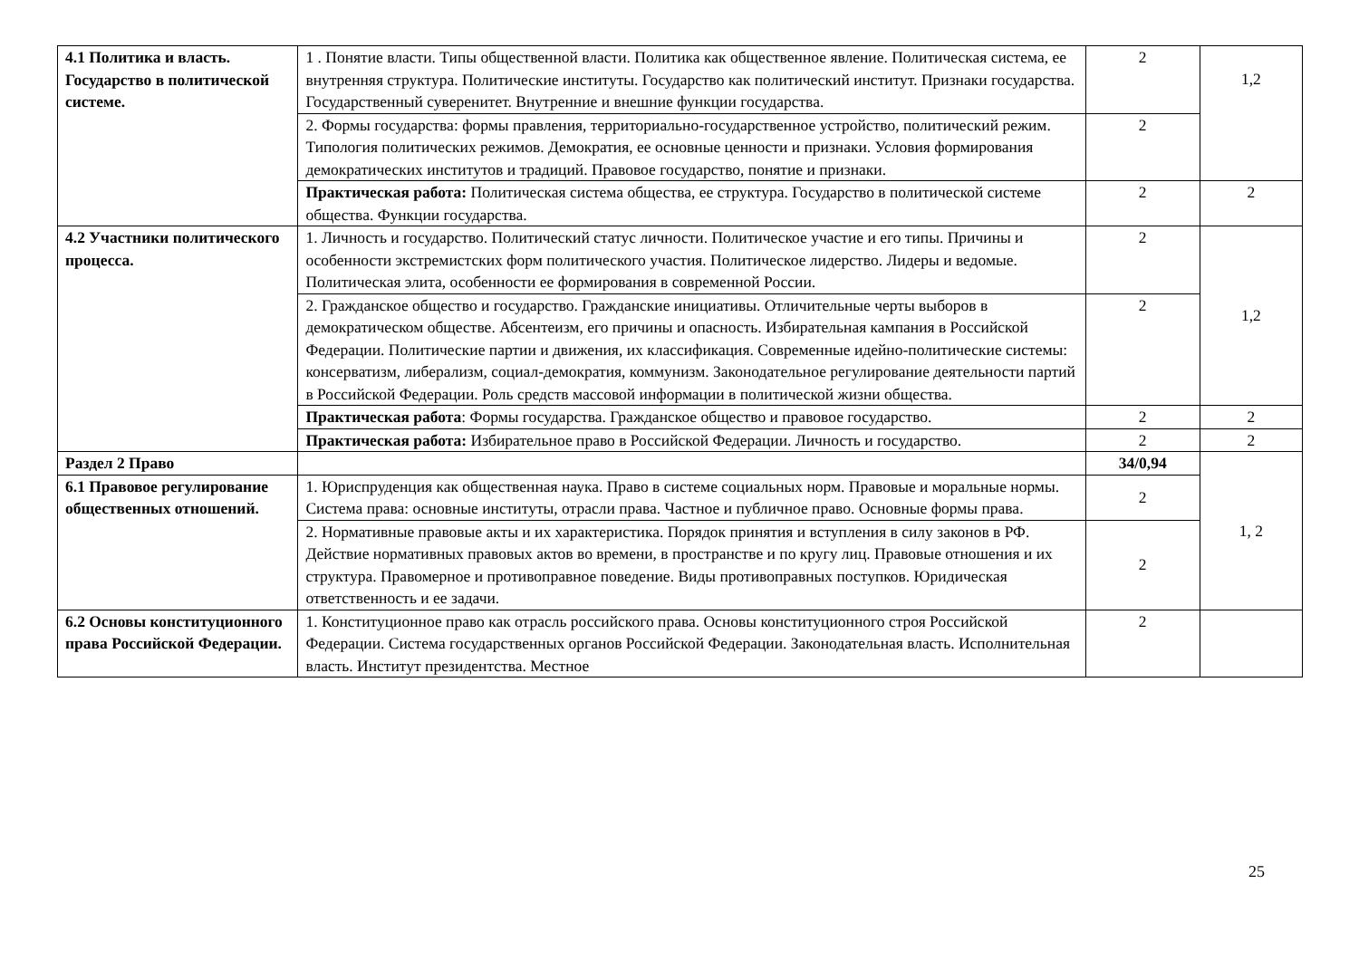| 4.1 Политика и власть. Государство в политической системе. | 1 . Понятие власти. Типы общественной власти. Политика как общественное явление. Политическая система, ее внутренняя структура. Политические институты. Государство как политический институт. Признаки государства. Государственный суверенитет. Внутренние и внешние функции государства. | 2 | 1,2 |
| | 2. Формы государства: формы правления, территориально-государственное устройство, политический режим. Типология политических режимов. Демократия, ее основные ценности и признаки. Условия формирования демократических институтов и традиций. Правовое государство, понятие и признаки. | 2 | |
| | Практическая работа: Политическая система общества, ее структура. Государство в политической системе общества. Функции государства. | 2 | 2 |
| 4.2 Участники политического процесса. | 1. Личность и государство. Политический статус личности. Политическое участие и его типы. Причины и особенности экстремистских форм политического участия. Политическое лидерство. Лидеры и ведомые. Политическая элита, особенности ее формирования в современной России. | 2 | 1,2 |
| | 2. Гражданское общество и государство. Гражданские инициативы. Отличительные черты выборов в демократическом обществе. Абсентеизм, его причины и опасность. Избирательная кампания в Российской Федерации. Политические партии и движения, их классификация. Современные идейно-политические системы: консерватизм, либерализм, социал-демократия, коммунизм. Законодательное регулирование деятельности партий в Российской Федерации. Роль средств массовой информации в политической жизни общества. | 2 | |
| | Практическая работа : Формы государства. Гражданское общество и правовое государство. | 2 | 2 |
| | Практическая работа: Избирательное право в Российской Федерации. Личность и государство. | 2 | 2 |
| Раздел 2 Право | | 34/0,94 | 1, 2 |
| 6.1 Правовое регулирование общественных отношений. | 1. Юриспруденция как общественная наука. Право в системе социальных норм. Правовые и моральные нормы. Система права: основные институты, отрасли права. Частное и публичное право. Основные формы права. | 2 | |
| | 2. Нормативные правовые акты и их характеристика. Порядок принятия и вступления в силу законов в РФ. Действие нормативных правовых актов во времени, в пространстве и по кругу лиц. Правовые отношения и их структура. Правомерное и противоправное поведение. Виды противоправных поступков. Юридическая ответственность и ее задачи. | 2 | |
| 6.2 Основы конституционного права Российской Федерации. | 1. Конституционное право как отрасль российского права. Основы конституционного строя Российской Федерации. Система государственных органов Российской Федерации. Законодательная власть. Исполнительная власть. Институт президентства. Местное | 2 | |
25